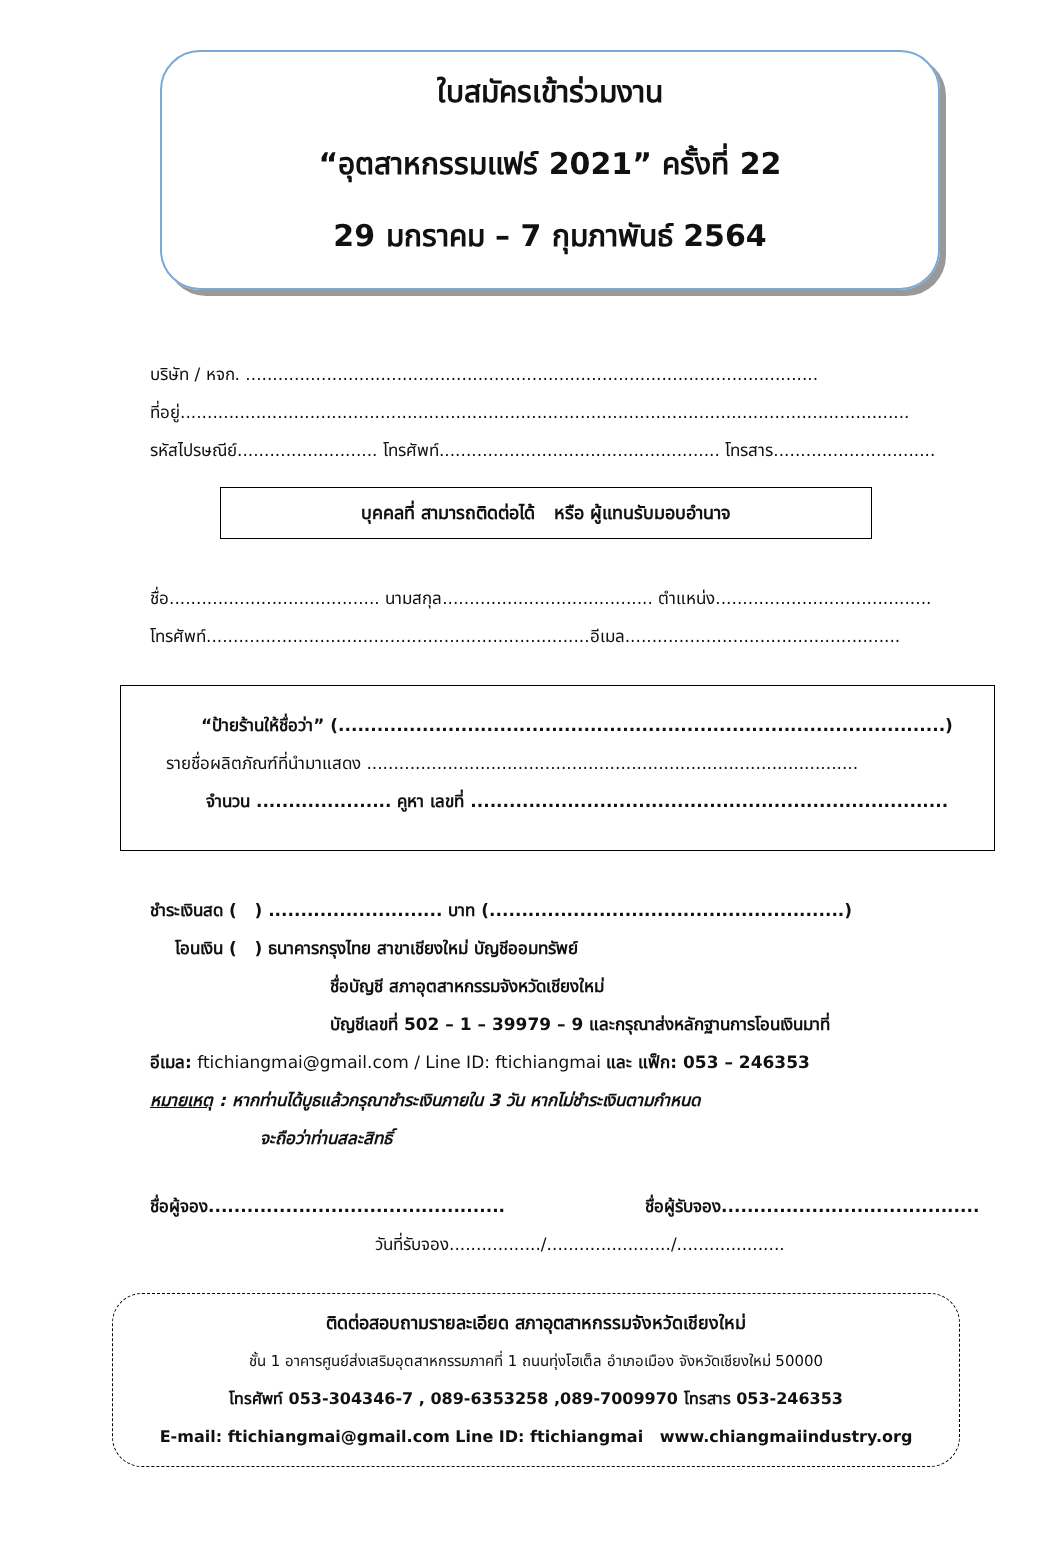ใบสมัครเข้าร่วมงาน
“อุตสาหกรรมแฟร์ 2021” ครั้งที่ 22
29 มกราคม – 7 กุมภาพันธ์ 2564
บริษัท / หจก. ..........................................................................................................
ที่อยู่.......................................................................................................................................
รหัสไปรษณีย์.......................... โทรศัพท์.................................................... โทรสาร..............................
บุคคลที่ สามารถติดต่อได้ หรือ ผู้แทนรับมอบอำนาจ
ชื่อ....................................... นามสกุล....................................... ตำแหน่ง........................................
โทรศัพท์.......................................................................อีเมล...................................................
“ป้ายร้านให้ชื่อว่า” (..............................................................................................)
รายชื่อผลิตภัณฑ์ที่นำมาแสดง ...........................................................................................
จำนวน ..................... คูหา เลขที่ ..........................................................................
ชำระเงินสด ( ) ........................... บาท (.......................................................)
โอนเงิน ( ) ธนาคารกรุงไทย สาขาเชียงใหม่ บัญชีออมทรัพย์
ชื่อบัญชี สภาอุตสาหกรรมจังหวัดเชียงใหม่
บัญชีเลขที่ 502 – 1 – 39979 – 9 และกรุณาส่งหลักฐานการโอนเงินมาที่
อีเมล: ftichiangmai@gmail.com / Line ID: ftichiangmai และ แฟ็ก: 053 – 246353
หมายเหตุ : หากท่านได้บูธแล้วกรุณาชำระเงินภายใน 3 วัน หากไม่ชำระเงินตามกำหนด
จะถือว่าท่านสละสิทธิ์
ชื่อผู้จอง.............................................. ชื่อผู้รับจอง........................................
วันที่รับจอง................./......................./....................
ติดต่อสอบถามรายละเอียด สภาอุตสาหกรรมจังหวัดเชียงใหม่
ชั้น 1 อาคารศูนย์ส่งเสริมอุตสาหกรรมภาคที่ 1 ถนนทุ่งโฮเต็ล อำเภอเมือง จังหวัดเชียงใหม่ 50000
โทรศัพท์ 053-304346-7 , 089-6353258 ,089-7009970 โทรสาร 053-246353
E-mail: ftichiangmai@gmail.com Line ID: ftichiangmai www.chiangmaiindustry.org